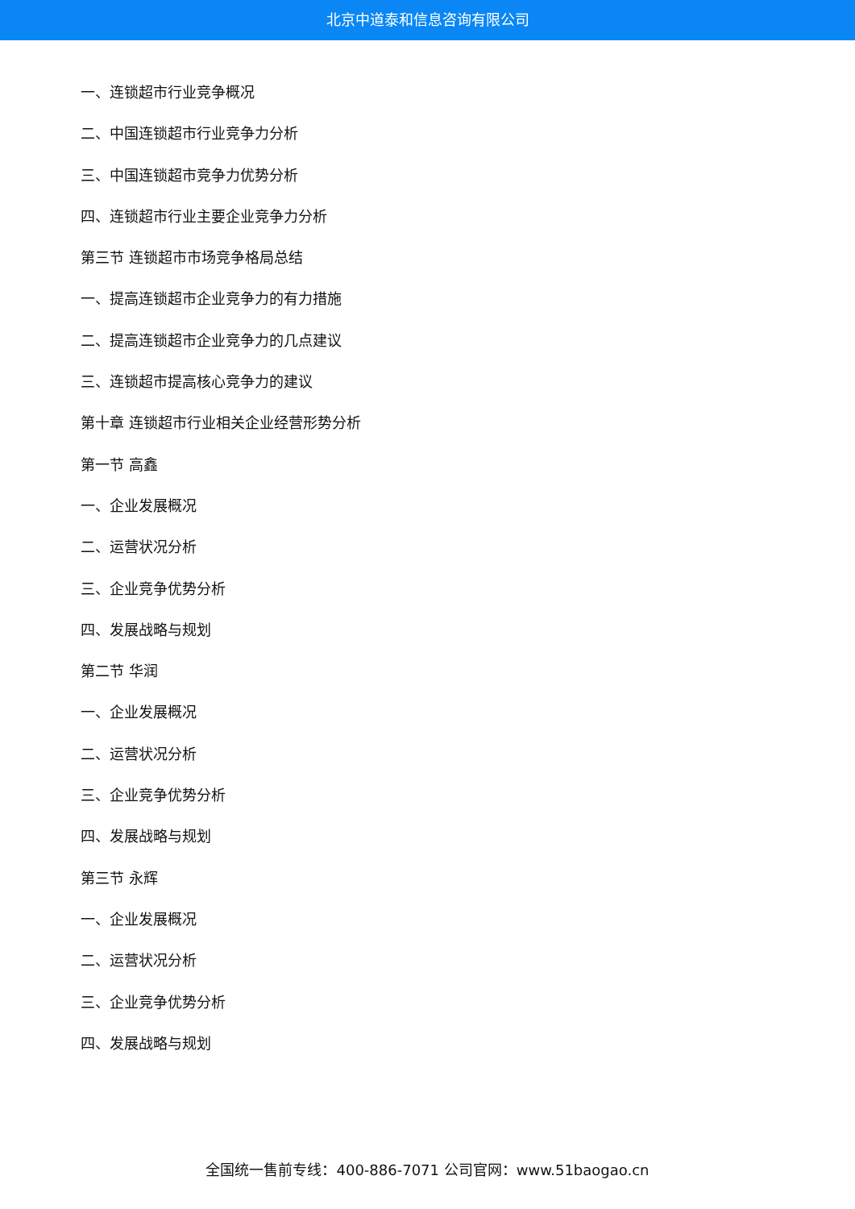北京中道泰和信息咨询有限公司
一、连锁超市行业竞争概况
二、中国连锁超市行业竞争力分析
三、中国连锁超市竞争力优势分析
四、连锁超市行业主要企业竞争力分析
第三节 连锁超市市场竞争格局总结
一、提高连锁超市企业竞争力的有力措施
二、提高连锁超市企业竞争力的几点建议
三、连锁超市提高核心竞争力的建议
第十章 连锁超市行业相关企业经营形势分析
第一节 高鑫
一、企业发展概况
二、运营状况分析
三、企业竞争优势分析
四、发展战略与规划
第二节 华润
一、企业发展概况
二、运营状况分析
三、企业竞争优势分析
四、发展战略与规划
第三节 永辉
一、企业发展概况
二、运营状况分析
三、企业竞争优势分析
四、发展战略与规划
全国统一售前专线：400-886-7071 公司官网：www.51baogao.cn